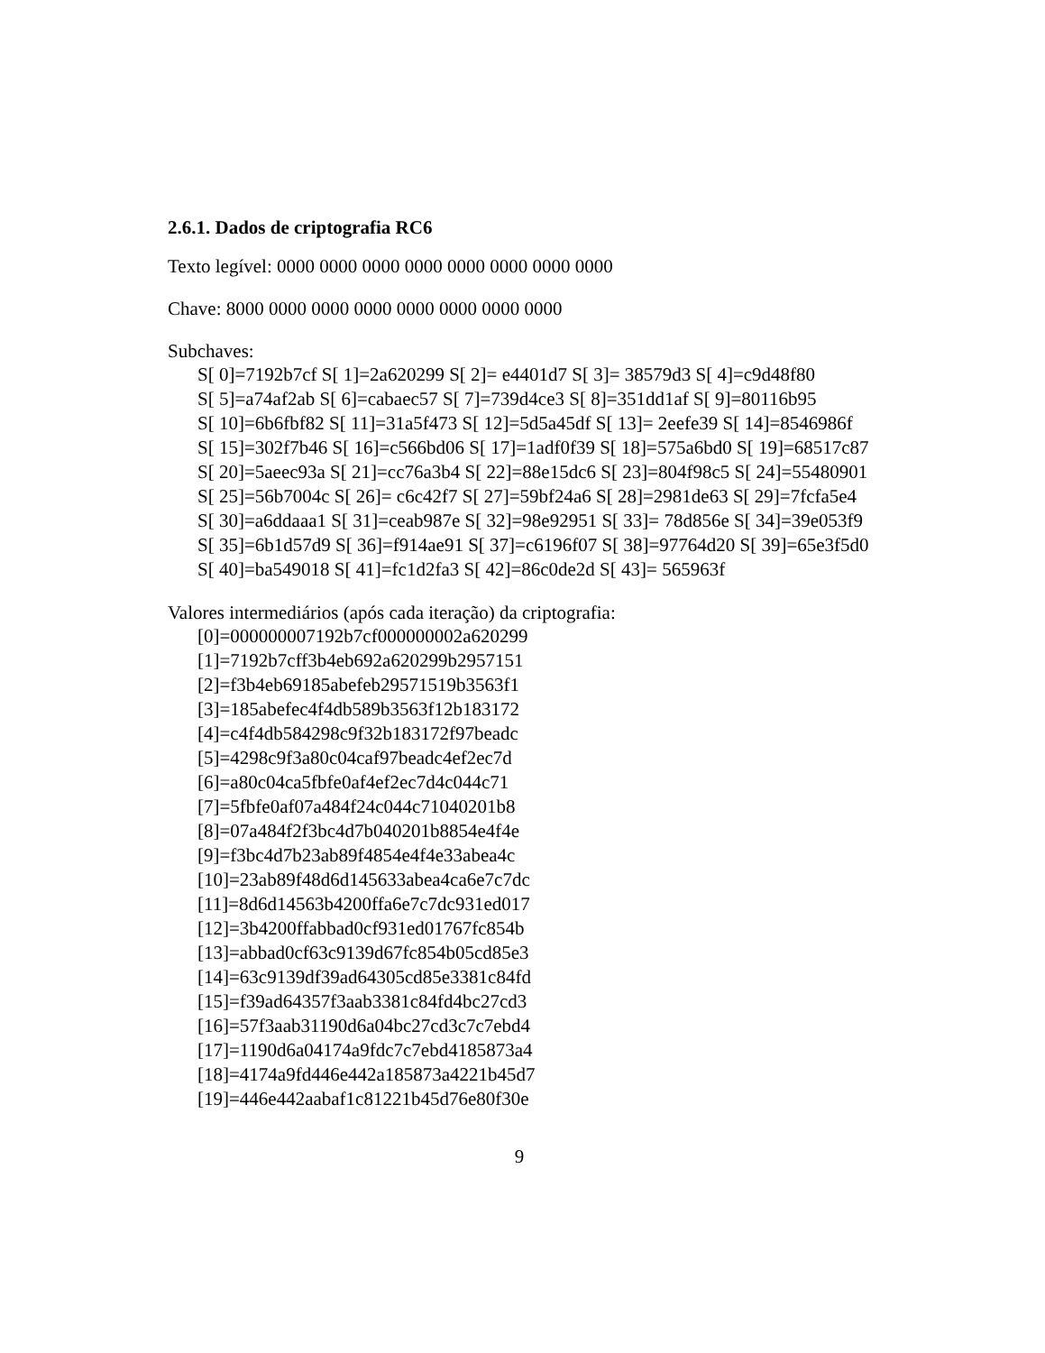2.6.1. Dados de criptografia RC6
Texto legível: 0000 0000 0000 0000 0000 0000 0000 0000
Chave: 8000 0000 0000 0000 0000 0000 0000 0000
Subchaves:
S[ 0]=7192b7cf S[ 1]=2a620299 S[ 2]= e4401d7 S[ 3]= 38579d3 S[ 4]=c9d48f80
S[ 5]=a74af2ab S[ 6]=cabaec57 S[ 7]=739d4ce3 S[ 8]=351dd1af S[ 9]=80116b95
S[ 10]=6b6fbf82 S[ 11]=31a5f473 S[ 12]=5d5a45df S[ 13]= 2eefe39 S[ 14]=8546986f
S[ 15]=302f7b46 S[ 16]=c566bd06 S[ 17]=1adf0f39 S[ 18]=575a6bd0 S[ 19]=68517c87
S[ 20]=5aeec93a S[ 21]=cc76a3b4 S[ 22]=88e15dc6 S[ 23]=804f98c5 S[ 24]=55480901
S[ 25]=56b7004c S[ 26]= c6c42f7 S[ 27]=59bf24a6 S[ 28]=2981de63 S[ 29]=7fcfa5e4
S[ 30]=a6ddaaa1 S[ 31]=ceab987e S[ 32]=98e92951 S[ 33]= 78d856e S[ 34]=39e053f9
S[ 35]=6b1d57d9 S[ 36]=f914ae91 S[ 37]=c6196f07 S[ 38]=97764d20 S[ 39]=65e3f5d0
S[ 40]=ba549018 S[ 41]=fc1d2fa3 S[ 42]=86c0de2d S[ 43]= 565963f
Valores intermediários (após cada iteração) da criptografia:
[0]=000000007192b7cf000000002a620299
[1]=7192b7cff3b4eb692a620299b2957151
[2]=f3b4eb69185abefeb29571519b3563f1
[3]=185abefec4f4db589b3563f12b183172
[4]=c4f4db584298c9f32b183172f97beadc
[5]=4298c9f3a80c04caf97beadc4ef2ec7d
[6]=a80c04ca5fbfe0af4ef2ec7d4c044c71
[7]=5fbfe0af07a484f24c044c71040201b8
[8]=07a484f2f3bc4d7b040201b8854e4f4e
[9]=f3bc4d7b23ab89f4854e4f4e33abea4c
[10]=23ab89f48d6d145633abea4ca6e7c7dc
[11]=8d6d14563b4200ffa6e7c7dc931ed017
[12]=3b4200ffabbad0cf931ed01767fc854b
[13]=abbad0cf63c9139d67fc854b05cd85e3
[14]=63c9139df39ad64305cd85e3381c84fd
[15]=f39ad64357f3aab3381c84fd4bc27cd3
[16]=57f3aab31190d6a04bc27cd3c7c7ebd4
[17]=1190d6a04174a9fdc7c7ebd4185873a4
[18]=4174a9fd446e442a185873a4221b45d7
[19]=446e442aabaf1c81221b45d76e80f30e
9